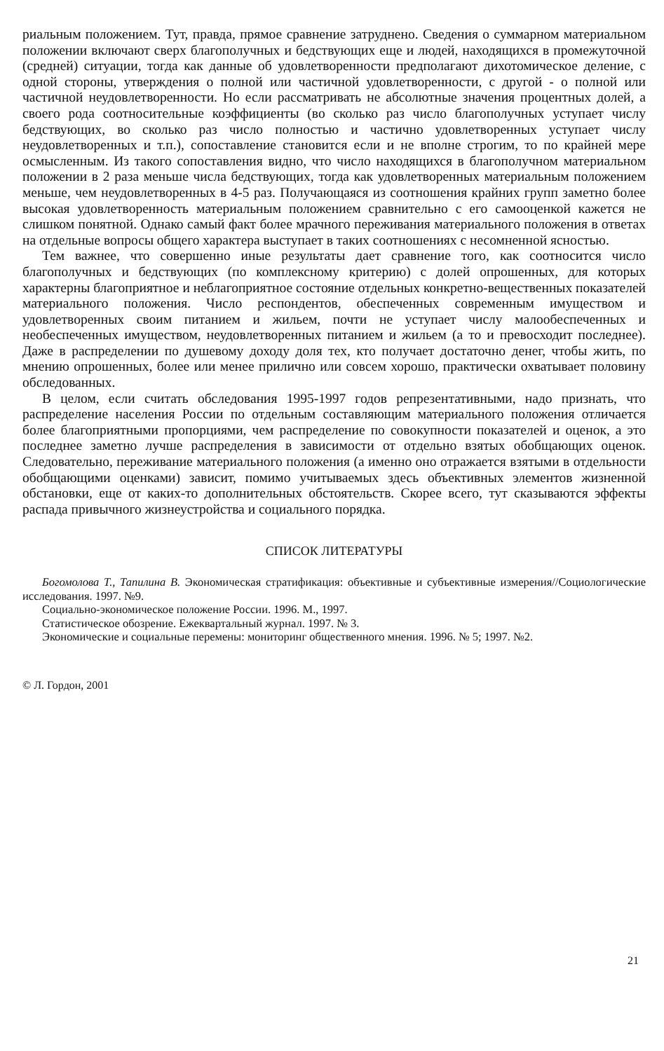риальным положением. Тут, правда, прямое сравнение затруднено. Сведения о суммарном материальном положении включают сверх благополучных и бедствующих еще и людей, находящихся в промежуточной (средней) ситуации, тогда как данные об удовлетворенности предполагают дихотомическое деление, с одной стороны, утверждения о полной или частичной удовлетворенности, с другой - о полной или частичной неудовлетворенности. Но если рассматривать не абсолютные значения процентных долей, а своего рода соотносительные коэффициенты (во сколько раз число благополучных уступает числу бедствующих, во сколько раз число полностью и частично удовлетворенных уступает числу неудовлетворенных и т.п.), сопоставление становится если и не вполне строгим, то по крайней мере осмысленным. Из такого сопоставления видно, что число находящихся в благополучном материальном положении в 2 раза меньше числа бедствующих, тогда как удовлетворенных материальным положением меньше, чем неудовлетворенных в 4-5 раз. Получающаяся из соотношения крайних групп заметно более высокая удовлетворенность материальным положением сравнительно с его самооценкой кажется не слишком понятной. Однако самый факт более мрачного переживания материального положения в ответах на отдельные вопросы общего характера выступает в таких соотношениях с несомненной ясностью.
Тем важнее, что совершенно иные результаты дает сравнение того, как соотносится число благополучных и бедствующих (по комплексному критерию) с долей опрошенных, для которых характерны благоприятное и неблагоприятное состояние отдельных конкретно-вещественных показателей материального положения. Число респондентов, обеспеченных современным имуществом и удовлетворенных своим питанием и жильем, почти не уступает числу малообеспеченных и необеспеченных имуществом, неудовлетворенных питанием и жильем (а то и превосходит последнее). Даже в распределении по душевому доходу доля тех, кто получает достаточно денег, чтобы жить, по мнению опрошенных, более или менее прилично или совсем хорошо, практически охватывает половину обследованных.
В целом, если считать обследования 1995-1997 годов репрезентативными, надо признать, что распределение населения России по отдельным составляющим материального положения отличается более благоприятными пропорциями, чем распределение по совокупности показателей и оценок, а это последнее заметно лучше распределения в зависимости от отдельно взятых обобщающих оценок. Следовательно, переживание материального положения (а именно оно отражается взятыми в отдельности обобщающими оценками) зависит, помимо учитываемых здесь объективных элементов жизненной обстановки, еще от каких-то дополнительных обстоятельств. Скорее всего, тут сказываются эффекты распада привычного жизнеустройства и социального порядка.
СПИСОК ЛИТЕРАТУРЫ
Богомолова Т., Тапилина В. Экономическая стратификация: объективные и субъективные измерения//Социологические исследования. 1997. №9.
Социально-экономическое положение России. 1996. М., 1997.
Статистическое обозрение. Ежеквартальный журнал. 1997. № 3.
Экономические и социальные перемены: мониторинг общественного мнения. 1996. № 5; 1997. №2.
© Л. Гордон, 2001
21